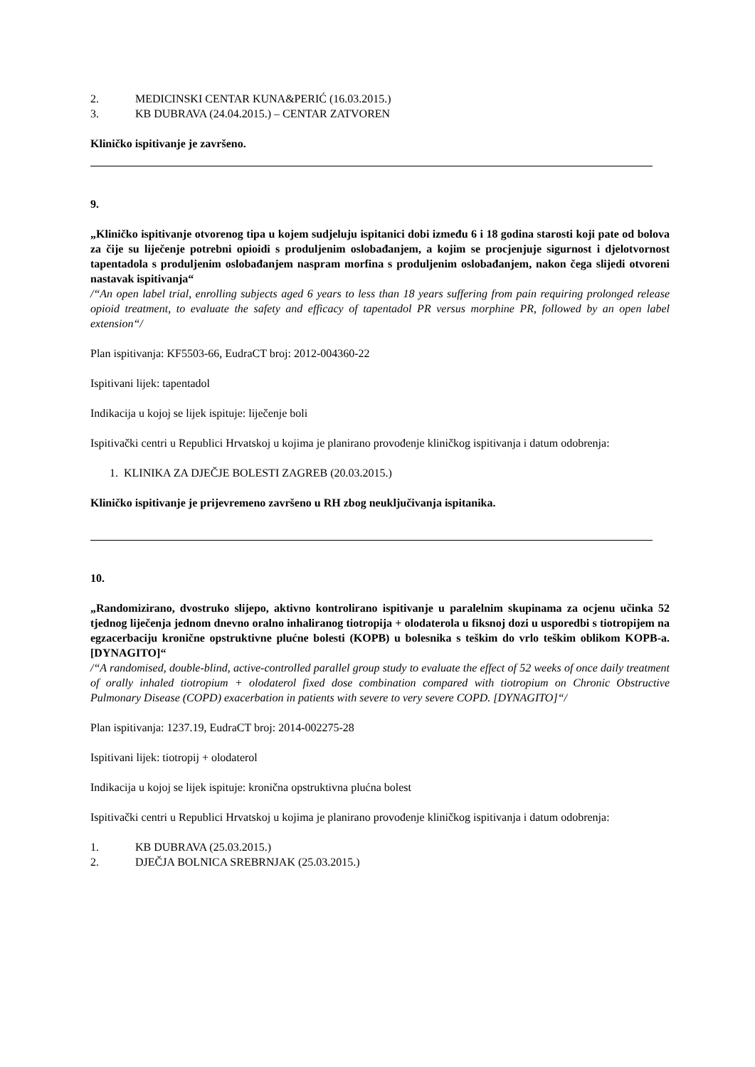2. MEDICINSKI CENTAR KUNA&PERIĆ (16.03.2015.)
3. KB DUBRAVA (24.04.2015.) – CENTAR ZATVOREN
Kliničko ispitivanje je završeno.
9.
„Kliničko ispitivanje otvorenog tipa u kojem sudjeluju ispitanici dobi između 6 i 18 godina starosti koji pate od bolova za čije su liječenje potrebni opioidi s produljenim oslobađanjem, a kojim se procjenjuje sigurnost i djelotvornost tapentadola s produljenim oslobađanjem naspram morfina s produljenim oslobađanjem, nakon čega slijedi otvoreni nastavak ispitivanja“
/“An open label trial, enrolling subjects aged 6 years to less than 18 years suffering from pain requiring prolonged release opioid treatment, to evaluate the safety and efficacy of tapentadol PR versus morphine PR, followed by an open label extension“/
Plan ispitivanja: KF5503-66, EudraCT broj: 2012-004360-22
Ispitivani lijek: tapentadol
Indikacija u kojoj se lijek ispituje: liječenje boli
Ispitivački centri u Republici Hrvatskoj u kojima je planirano provođenje kliničkog ispitivanja i datum odobrenja:
1. KLINIKA ZA DJEČJE BOLESTI ZAGREB (20.03.2015.)
Kliničko ispitivanje je prijevremeno završeno u RH zbog neuključivanja ispitanika.
10.
„Randomizirano, dvostruko slijepo, aktivno kontrolirano ispitivanje u paralelnim skupinama za ocjenu učinka 52 tjednog liječenja jednom dnevno oralno inhaliranog tiotropija + olodaterola u fiksnoj dozi u usporedbi s tiotropijem na egzacerbaciju kronične opstruktivne plućne bolesti (KOPB) u bolesnika s teškim do vrlo teškim oblikom KOPB-a. [DYNAGITO]“
/“A randomised, double-blind, active-controlled parallel group study to evaluate the effect of 52 weeks of once daily treatment of orally inhaled tiotropium + olodaterol fixed dose combination compared with tiotropium on Chronic Obstructive Pulmonary Disease (COPD) exacerbation in patients with severe to very severe COPD. [DYNAGITO]“/
Plan ispitivanja: 1237.19, EudraCT broj: 2014-002275-28
Ispitivani lijek: tiotropij + olodaterol
Indikacija u kojoj se lijek ispituje: kronična opstruktivna plućna bolest
Ispitivački centri u Republici Hrvatskoj u kojima je planirano provođenje kliničkog ispitivanja i datum odobrenja:
1. KB DUBRAVA (25.03.2015.)
2. DJEČJA BOLNICA SREBRNJAK (25.03.2015.)